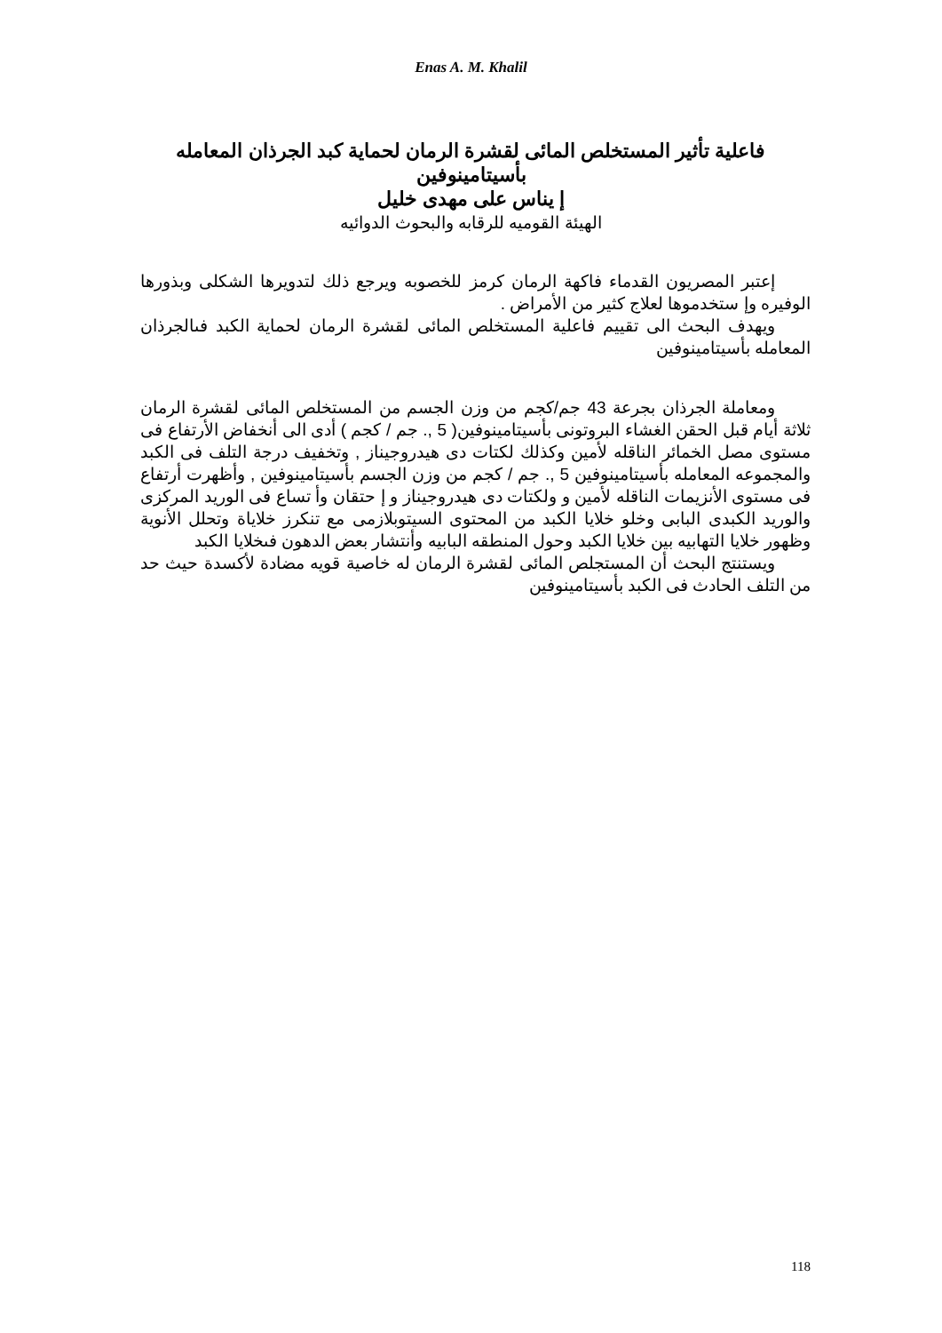Enas A. M. Khalil
فاعلية تأثير المستخلص المائى لقشرة الرمان لحماية كبد الجرذان المعامله بأسيتامينوفين
إ يناس على مهدى خليل
الهيئة القوميه للرقابه والبحوث الدوائيه
إعتبر المصريون القدماء فاكهة الرمان كرمز للخصوبه ويرجع ذلك لتدويرها الشكلى وبذورها الوفيره وإ ستخدموها لعلاج كثير من الأمراض .
ويهدف البحث الى تقييم فاعلية المستخلص المائى لقشرة الرمان لحماية الكبد فىالجرذان المعامله بأسيتامينوفين
ومعاملة الجرذان بجرعة 43 جم/كجم من وزن الجسم من المستخلص المائى لقشرة الرمان ثلاثة أيام قبل الحقن الغشاء البروتونى بأسيتامينوفين( 5 ,. جم / كجم ) أدى الى أنخفاض الأرتفاع فى مستوى مصل الخمائر الناقله لأمين وكذلك لكتات دى هيدروجيناز , وتخفيف درجة التلف فى الكبد والمجموعه المعامله بأسيتامينوفين 5 ,. جم / كجم من وزن الجسم بأسيتامينوفين , وأظهرت أرتفاع فى مستوى الأنزيمات الناقله لأمين و ولكتات دى هيدروجيناز و إ حتقان وأ تساع فى الوريد المركزى والوريد الكبدى البابى وخلو خلايا الكبد من المحتوى السيتوبلازمى مع تنكرز خلاياة وتحلل الأنوية وظهور خلايا التهابيه بين خلايا الكبد وحول المنطقه البابيه وأنتشار بعض الدهون فىخلايا الكبد
ويستنتج البحث أن المستجلص المائى لقشرة الرمان له خاصية قويه مضادة لأكسدة حيث حد من التلف الحادث فى الكبد بأسيتامينوفين
118